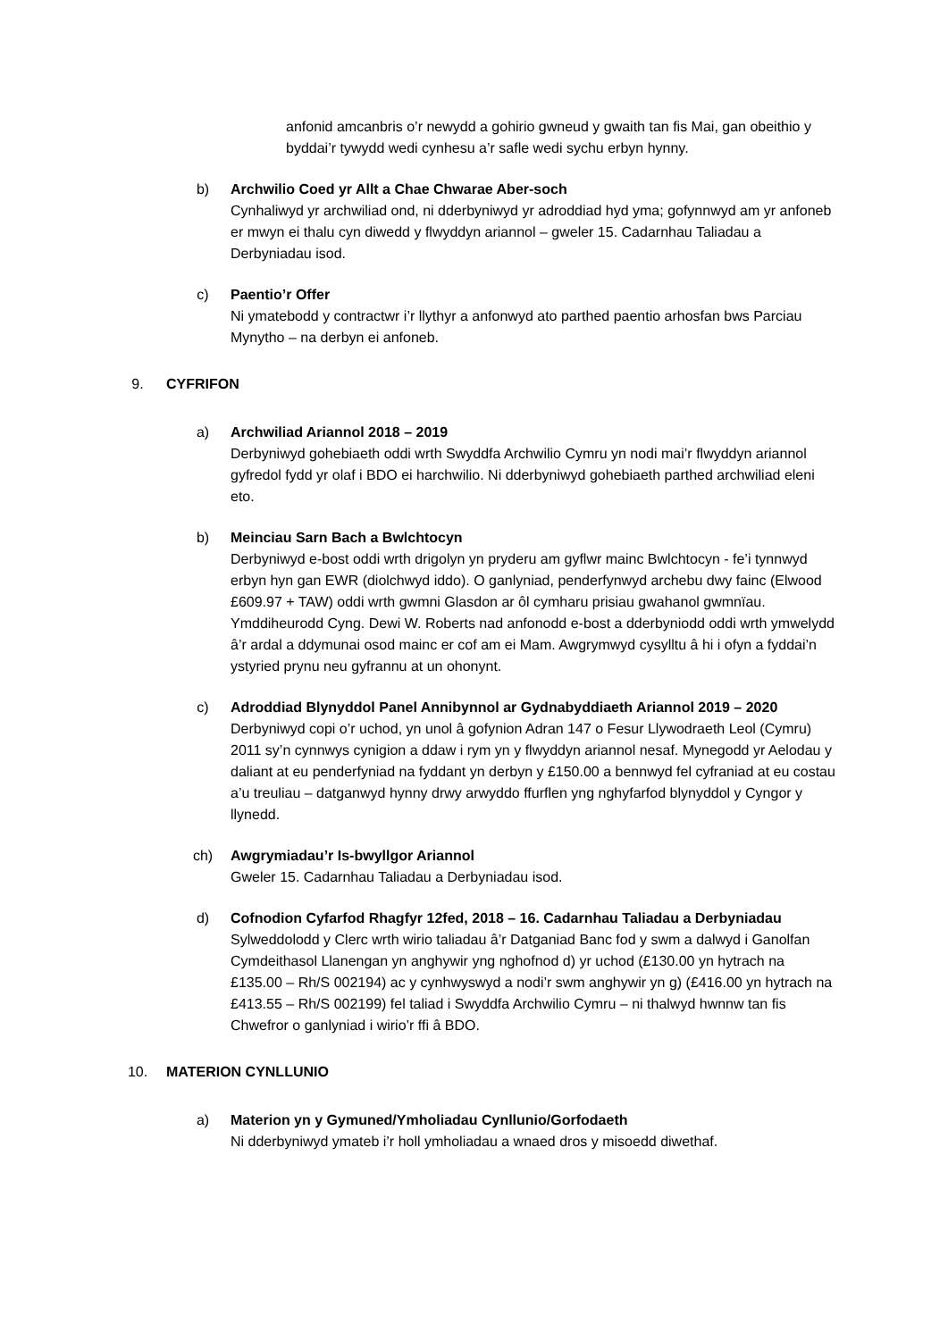anfonid amcanbris o’r newydd a gohirio gwneud y gwaith tan fis Mai, gan obeithio y byddai’r tywydd wedi cynhesu a’r safle wedi sychu erbyn hynny.
b) Archwilio Coed yr Allt a Chae Chwarae Aber-soch
Cynhaliwyd yr archwiliad ond, ni dderbyniwyd yr adroddiad hyd yma; gofynnwyd am yr anfoneb er mwyn ei thalu cyn diwedd y flwyddyn ariannol – gweler 15. Cadarnhau Taliadau a Derbyniadau isod.
c) Paentio’r Offer
Ni ymatebodd y contractwr i’r llythyr a anfonwyd ato parthed paentio arhosfan bws Parciau Mynytho – na derbyn ei anfoneb.
9. CYFRIFON
a) Archwiliad Ariannol 2018 – 2019
Derbyniwyd gohebiaeth oddi wrth Swyddfa Archwilio Cymru yn nodi mai’r flwyddyn ariannol gyfredol fydd yr olaf i BDO ei harchwilio. Ni dderbyniwyd gohebiaeth parthed archwiliad eleni eto.
b) Meinciau Sarn Bach a Bwlchtocyn
Derbyniwyd e-bost oddi wrth drigolyn yn pryderu am gyflwr mainc Bwlchtocyn - fe’i tynnwyd erbyn hyn gan EWR (diolchwyd iddo). O ganlyniad, penderfynwyd archebu dwy fainc (Elwood £609.97 + TAW) oddi wrth gwmni Glasdon ar ôl cymharu prisiau gwahanol gwmnïau. Ymddiheurodd Cyng. Dewi W. Roberts nad anfonodd e-bost a dderbyniodd oddi wrth ymwelydd â’r ardal a ddymunai osod mainc er cof am ei Mam. Awgrymwyd cysylltu â hi i ofyn a fyddai’n ystyried prynu neu gyfrannu at un ohonynt.
c) Adroddiad Blynyddol Panel Annibynnol ar Gydnabyddiaeth Ariannol 2019 – 2020
Derbyniwyd copi o’r uchod, yn unol â gofynion Adran 147 o Fesur Llywodraeth Leol (Cymru) 2011 sy’n cynnwys cynigion a ddaw i rym yn y flwyddyn ariannol nesaf. Mynegodd yr Aelodau y daliant at eu penderfyniad na fyddant yn derbyn y £150.00 a bennwyd fel cyfraniad at eu costau a’u treuliau – datganwyd hynny drwy arwyddo ffurflen yng nghyfarfod blynyddol y Cyngor y llynedd.
ch) Awgrymiadau’r Is-bwyllgor Ariannol
Gweler 15. Cadarnhau Taliadau a Derbyniadau isod.
d) Cofnodion Cyfarfod Rhagfyr 12fed, 2018 – 16. Cadarnhau Taliadau a Derbyniadau
Sylweddolodd y Clerc wrth wirio taliadau â’r Datganiad Banc fod y swm a dalwyd i Ganolfan Cymdeithasol Llanengan yn anghywir yng nghofnod d) yr uchod (£130.00 yn hytrach na £135.00 – Rh/S 002194) ac y cynhwyswyd a nodi’r swm anghywir yn g) (£416.00 yn hytrach na £413.55 – Rh/S 002199) fel taliad i Swyddfa Archwilio Cymru – ni thalwyd hwnnw tan fis Chwefror o ganlyniad i wirio’r ffi â BDO.
10. MATERION CYNLLUNIO
a) Materion yn y Gymuned/Ymholiadau Cynllunio/Gorfodaeth
Ni dderbyniwyd ymateb i’r holl ymholiadau a wnaed dros y misoedd diwethaf.